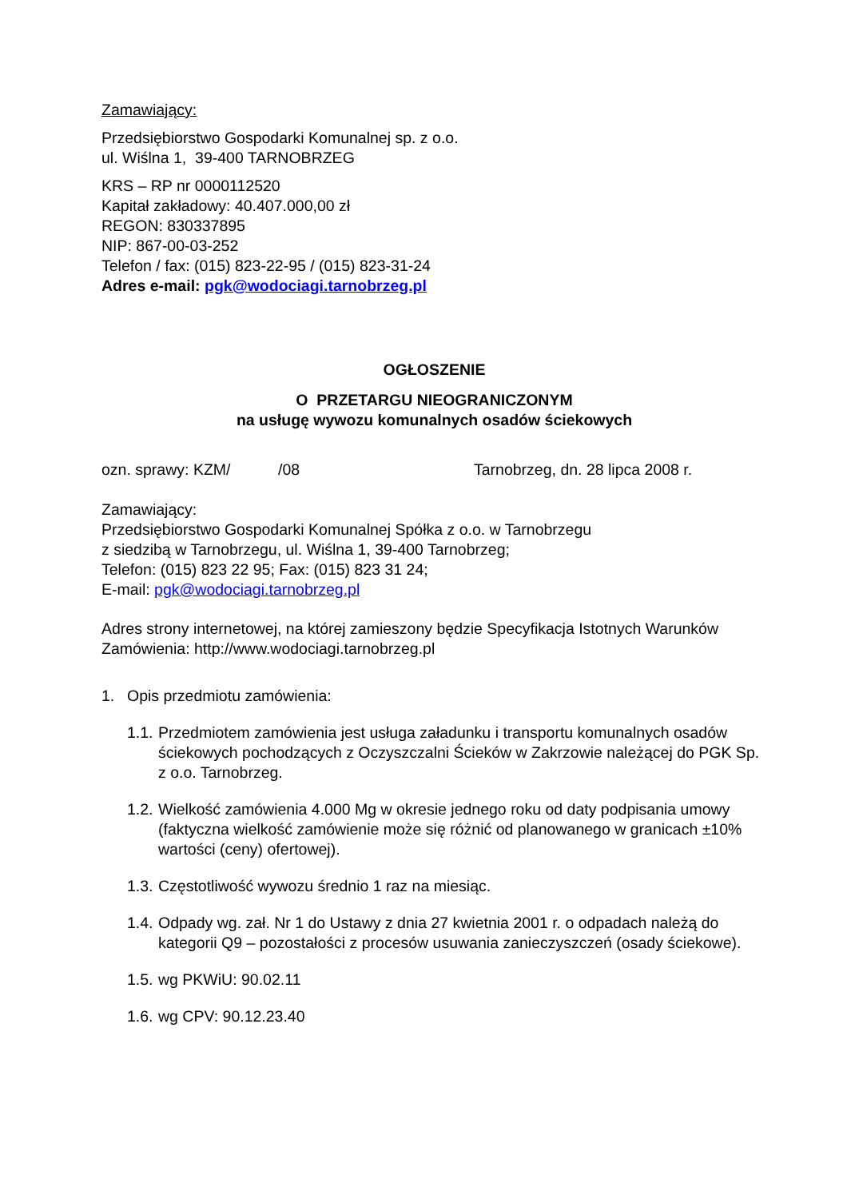Zamawiający:
Przedsiębiorstwo Gospodarki Komunalnej sp. z o.o.
ul. Wiślna 1, 39-400 TARNOBRZEG
KRS – RP nr 0000112520
Kapitał zakładowy: 40.407.000,00 zł
REGON: 830337895
NIP: 867-00-03-252
Telefon / fax: (015) 823-22-95 / (015) 823-31-24
Adres e-mail: pgk@wodociagi.tarnobrzeg.pl
OGŁOSZENIE
O PRZETARGU NIEOGRANICZONYM
na usługę wywozu komunalnych osadów ściekowych
ozn. sprawy: KZM/ /08 Tarnobrzeg, dn. 28 lipca 2008 r.
Zamawiający:
Przedsiębiorstwo Gospodarki Komunalnej Spółka z o.o. w Tarnobrzegu
z siedzibą w Tarnobrzegu, ul. Wiślna 1, 39-400 Tarnobrzeg;
Telefon: (015) 823 22 95; Fax: (015) 823 31 24;
E-mail: pgk@wodociagi.tarnobrzeg.pl
Adres strony internetowej, na której zamieszony będzie Specyfikacja Istotnych Warunków Zamówienia: http://www.wodociagi.tarnobrzeg.pl
1. Opis przedmiotu zamówienia:
1.1. Przedmiotem zamówienia jest usługa załadunku i transportu komunalnych osadów ściekowych pochodzących z Oczyszczalni Ścieków w Zakrzowie należącej do PGK Sp. z o.o. Tarnobrzeg.
1.2. Wielkość zamówienia 4.000 Mg w okresie jednego roku od daty podpisania umowy (faktyczna wielkość zamówienie może się różnić od planowanego w granicach ±10% wartości (ceny) ofertowej).
1.3. Częstotliwość wywozu średnio 1 raz na miesiąc.
1.4. Odpady wg. zał. Nr 1 do Ustawy z dnia 27 kwietnia 2001 r. o odpadach należą do kategorii Q9 – pozostałości z procesów usuwania zanieczyszczeń (osady ściekowe).
1.5. wg PKWiU: 90.02.11
1.6. wg CPV: 90.12.23.40